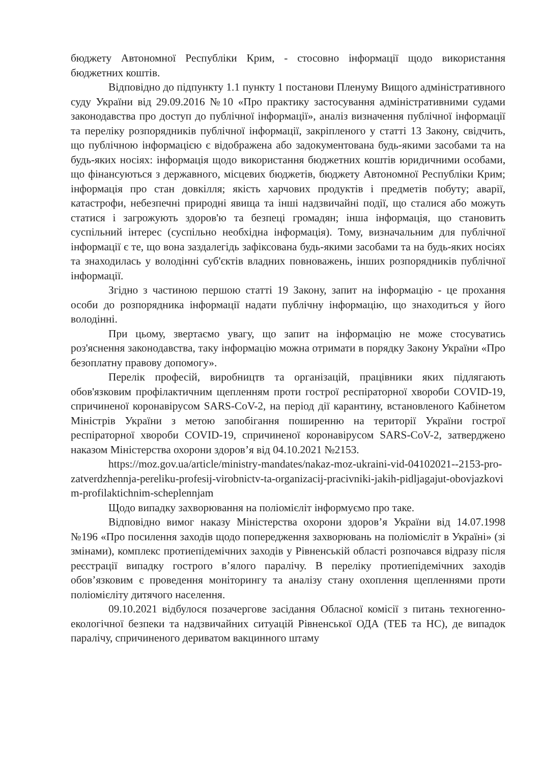бюджету Автономної Республіки Крим, - стосовно інформації щодо використання бюджетних коштів.
Відповідно до підпункту 1.1 пункту 1 постанови Пленуму Вищого адміністративного суду України від 29.09.2016 №10 «Про практику застосування адміністративними судами законодавства про доступ до публічної інформації», аналіз визначення публічної інформації та переліку розпорядників публічної інформації, закріпленого у статті 13 Закону, свідчить, що публічною інформацією є відображена або задокументована будь-якими засобами та на будь-яких носіях: інформація щодо використання бюджетних коштів юридичними особами, що фінансуються з державного, місцевих бюджетів, бюджету Автономної Республіки Крим; інформація про стан довкілля; якість харчових продуктів і предметів побуту; аварії, катастрофи, небезпечні природні явища та інші надзвичайні події, що сталися або можуть статися і загрожують здоров'ю та безпеці громадян; інша інформація, що становить суспільний інтерес (суспільно необхідна інформація). Тому, визначальним для публічної інформації є те, що вона заздалегідь зафіксована будь-якими засобами та на будь-яких носіях та знаходилась у володінні суб'єктів владних повноважень, інших розпорядників публічної інформації.
Згідно з частиною першою статті 19 Закону, запит на інформацію - це прохання особи до розпорядника інформації надати публічну інформацію, що знаходиться у його володінні.
При цьому, звертаємо увагу, що запит на інформацію не може стосуватись роз'яснення законодавства, таку інформацію можна отримати в порядку Закону України «Про безоплатну правову допомогу».
Перелік професій, виробництв та організацій, працівники яких підлягають обов'язковим профілактичним щепленням проти гострої респіраторної хвороби COVID-19, спричиненої коронавірусом SARS-CoV-2, на період дії карантину, встановленого Кабінетом Міністрів України з метою запобігання поширенню на території України гострої респіраторної хвороби COVID-19, спричиненої коронавірусом SARS-CoV-2, затверджено наказом Міністерства охорони здоров’я від 04.10.2021 №2153.
https://moz.gov.ua/article/ministry-mandates/nakaz-moz-ukraini-vid-04102021--2153-pro-zatverdzhennja-pereliku-profesij-virobnictv-ta-organizacij-pracivniki-jakih-pidljagajut-obovjazkovim-profilaktichnim-scheplennjam
Щодо випадку захворювання на поліомієліт інформуємо про таке.
Відповідно вимог наказу Міністерства охорони здоров’я України від 14.07.1998 №196 «Про посилення заходів щодо попередження захворювань на поліомієліт в Україні» (зі змінами), комплекс протиепідемічних заходів у Рівненській області розпочався відразу після реєстрації випадку гострого в’ялого паралічу. В переліку протиепідемічних заходів обов’язковим є проведення моніторингу та аналізу стану охоплення щепленнями проти поліомієліту дитячого населення.
09.10.2021 відбулося позачергове засідання Обласної комісії з питань техногенно-екологічної безпеки та надзвичайних ситуацій Рівненської ОДА (ТЕБ та НС), де випадок паралічу, спричиненого дериватом вакцинного штаму